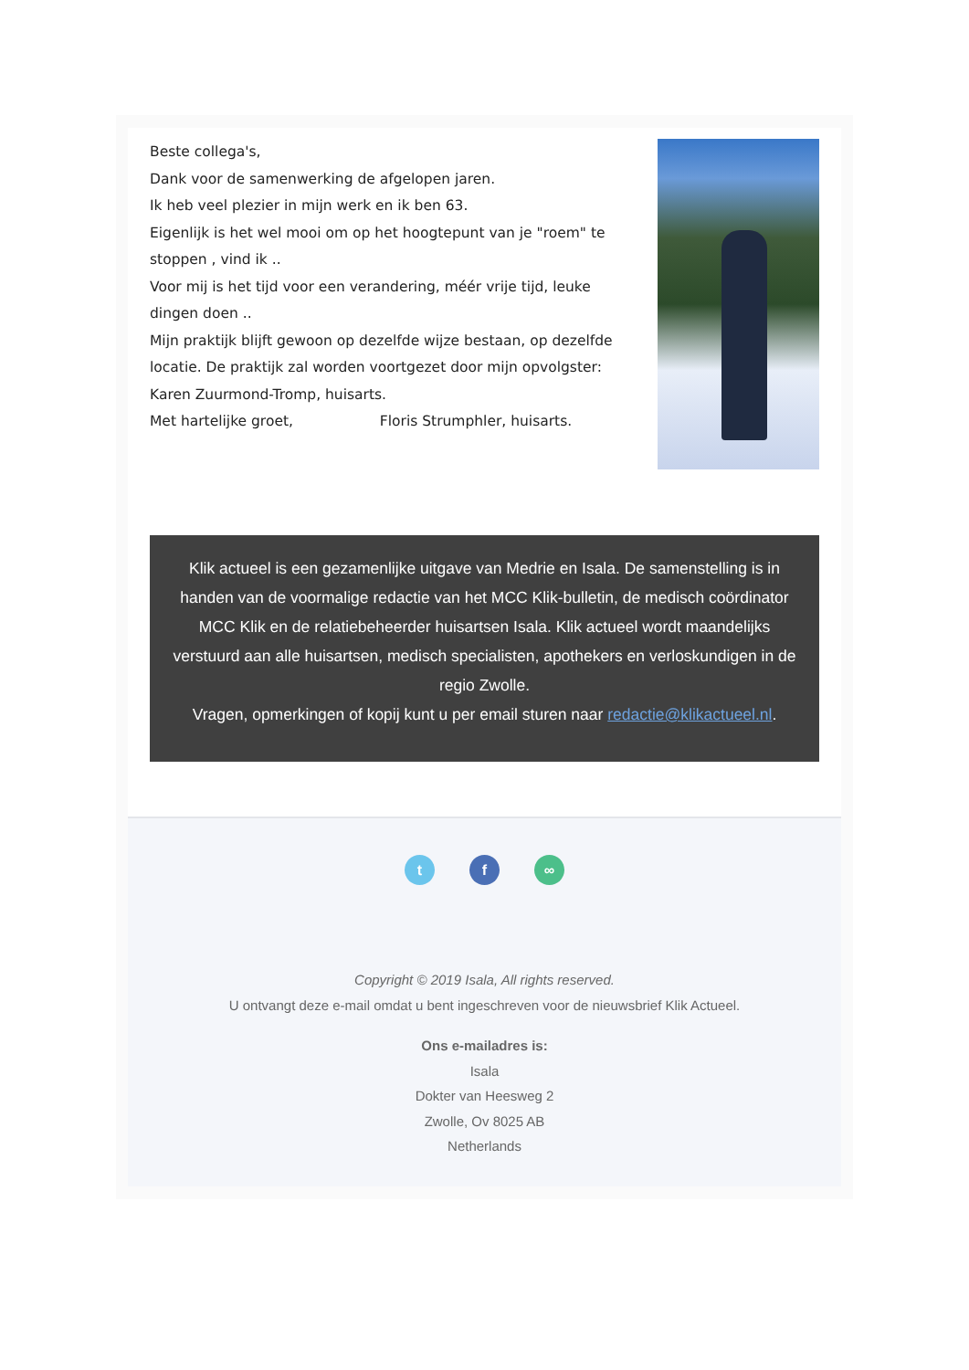Beste collega's,
Dank voor de samenwerking de afgelopen jaren.
Ik heb veel plezier in mijn werk en ik ben 63.
Eigenlijk is het wel mooi om op het hoogtepunt van je "roem" te stoppen , vind ik ..
Voor mij is het tijd voor een verandering, méér vrije tijd, leuke dingen doen ..
Mijn praktijk blijft gewoon op dezelfde wijze bestaan, op dezelfde locatie. De praktijk zal worden voortgezet door mijn opvolgster: Karen Zuurmond-Tromp, huisarts.
Met hartelijke groet, Floris Strumphler, huisarts.
Klik actueel is een gezamenlijke uitgave van Medrie en Isala. De samenstelling is in handen van de voormalige redactie van het MCC Klik-bulletin, de medisch coördinator MCC Klik en de relatiebeheerder huisartsen Isala. Klik actueel wordt maandelijks verstuurd aan alle huisartsen, medisch specialisten, apothekers en verloskundigen in de regio Zwolle.
Vragen, opmerkingen of kopij kunt u per email sturen naar redactie@klikactueel.nl.
t f ∞
Copyright © 2019 Isala, All rights reserved.
U ontvangt deze e-mail omdat u bent ingeschreven voor de nieuwsbrief Klik Actueel.
Ons e-mailadres is:
Isala
Dokter van Heesweg 2
Zwolle, Ov 8025 AB
Netherlands